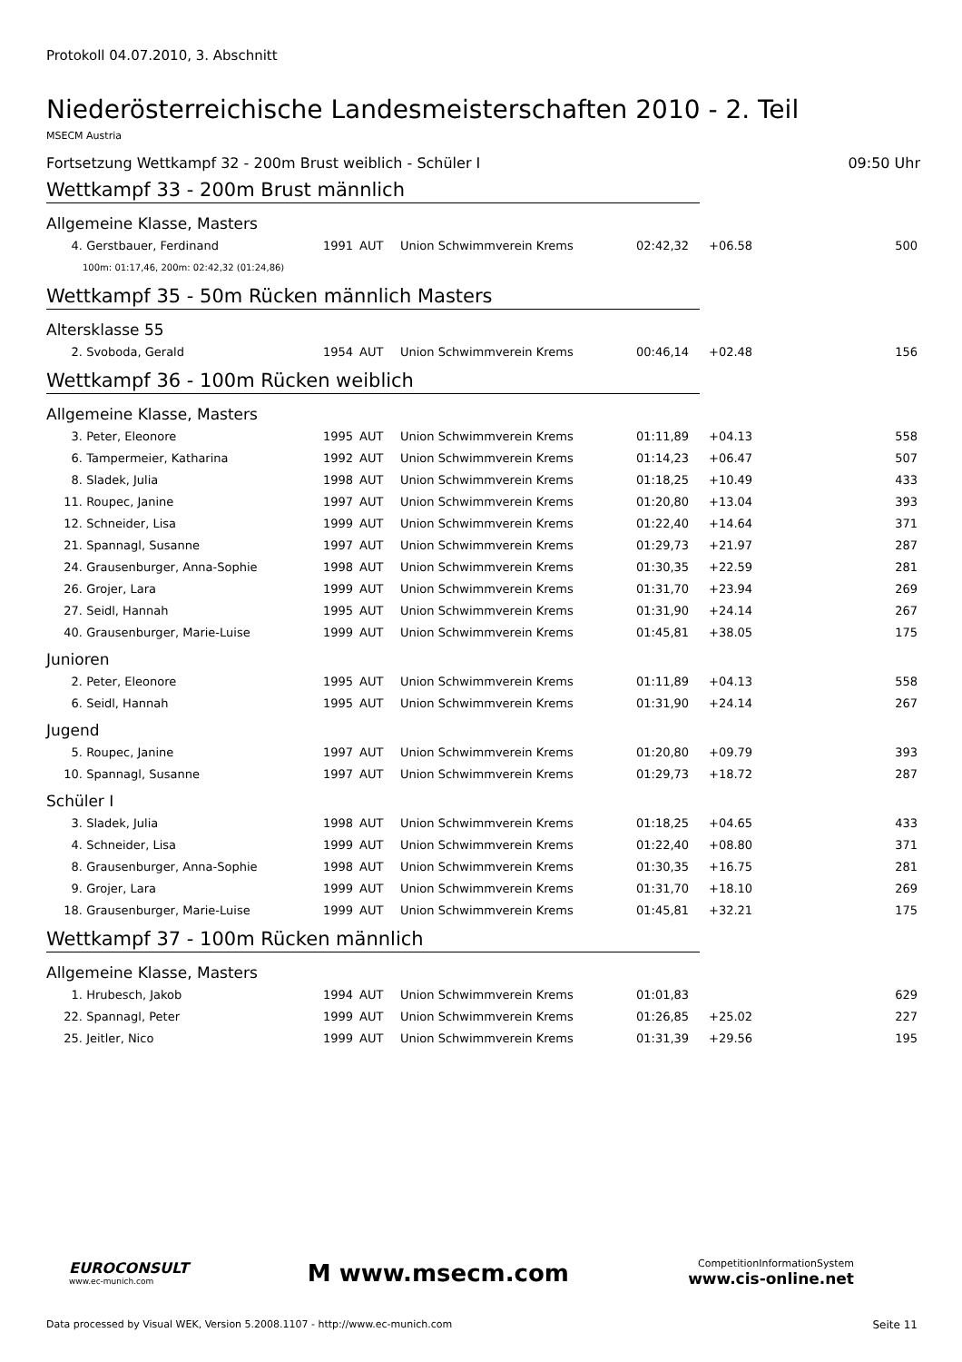Protokoll 04.07.2010, 3. Abschnitt
Niederösterreichische Landesmeisterschaften 2010 - 2. Teil
MSECM Austria
Fortsetzung Wettkampf 32 - 200m Brust weiblich - Schüler I 09:50 Uhr
Wettkampf 33 - 200m Brust männlich
Allgemeine Klasse, Masters
| 4. | Gerstbauer, Ferdinand | 1991 | AUT | Union Schwimmverein Krems | 02:42,32 | +06.58 | 500 |
| 100m: 01:17,46, 200m: 02:42,32 (01:24,86) | | | | | | | |
Wettkampf 35 - 50m Rücken männlich Masters
Altersklasse 55
| 2. | Svoboda, Gerald | 1954 | AUT | Union Schwimmverein Krems | 00:46,14 | +02.48 | 156 |
Wettkampf 36 - 100m Rücken weiblich
Allgemeine Klasse, Masters
| 3. | Peter, Eleonore | 1995 | AUT | Union Schwimmverein Krems | 01:11,89 | +04.13 | 558 |
| 6. | Tampermeier, Katharina | 1992 | AUT | Union Schwimmverein Krems | 01:14,23 | +06.47 | 507 |
| 8. | Sladek, Julia | 1998 | AUT | Union Schwimmverein Krems | 01:18,25 | +10.49 | 433 |
| 11. | Roupec, Janine | 1997 | AUT | Union Schwimmverein Krems | 01:20,80 | +13.04 | 393 |
| 12. | Schneider, Lisa | 1999 | AUT | Union Schwimmverein Krems | 01:22,40 | +14.64 | 371 |
| 21. | Spannagl, Susanne | 1997 | AUT | Union Schwimmverein Krems | 01:29,73 | +21.97 | 287 |
| 24. | Grausenburger, Anna-Sophie | 1998 | AUT | Union Schwimmverein Krems | 01:30,35 | +22.59 | 281 |
| 26. | Grojer, Lara | 1999 | AUT | Union Schwimmverein Krems | 01:31,70 | +23.94 | 269 |
| 27. | Seidl, Hannah | 1995 | AUT | Union Schwimmverein Krems | 01:31,90 | +24.14 | 267 |
| 40. | Grausenburger, Marie-Luise | 1999 | AUT | Union Schwimmverein Krems | 01:45,81 | +38.05 | 175 |
Junioren
| 2. | Peter, Eleonore | 1995 | AUT | Union Schwimmverein Krems | 01:11,89 | +04.13 | 558 |
| 6. | Seidl, Hannah | 1995 | AUT | Union Schwimmverein Krems | 01:31,90 | +24.14 | 267 |
Jugend
| 5. | Roupec, Janine | 1997 | AUT | Union Schwimmverein Krems | 01:20,80 | +09.79 | 393 |
| 10. | Spannagl, Susanne | 1997 | AUT | Union Schwimmverein Krems | 01:29,73 | +18.72 | 287 |
Schüler I
| 3. | Sladek, Julia | 1998 | AUT | Union Schwimmverein Krems | 01:18,25 | +04.65 | 433 |
| 4. | Schneider, Lisa | 1999 | AUT | Union Schwimmverein Krems | 01:22,40 | +08.80 | 371 |
| 8. | Grausenburger, Anna-Sophie | 1998 | AUT | Union Schwimmverein Krems | 01:30,35 | +16.75 | 281 |
| 9. | Grojer, Lara | 1999 | AUT | Union Schwimmverein Krems | 01:31,70 | +18.10 | 269 |
| 18. | Grausenburger, Marie-Luise | 1999 | AUT | Union Schwimmverein Krems | 01:45,81 | +32.21 | 175 |
Wettkampf 37 - 100m Rücken männlich
Allgemeine Klasse, Masters
| 1. | Hrubesch, Jakob | 1994 | AUT | Union Schwimmverein Krems | 01:01,83 | | 629 |
| 22. | Spannagl, Peter | 1999 | AUT | Union Schwimmverein Krems | 01:26,85 | +25.02 | 227 |
| 25. | Jeitler, Nico | 1999 | AUT | Union Schwimmverein Krems | 01:31,39 | +29.56 | 195 |
EUROCONSULT
www.ec-munich.com
M www.msecm.com
CompetitionInformationSystem
www.cis-online.net
Data processed by Visual WEK, Version 5.2008.1107 - http://www.ec-munich.com Seite 11